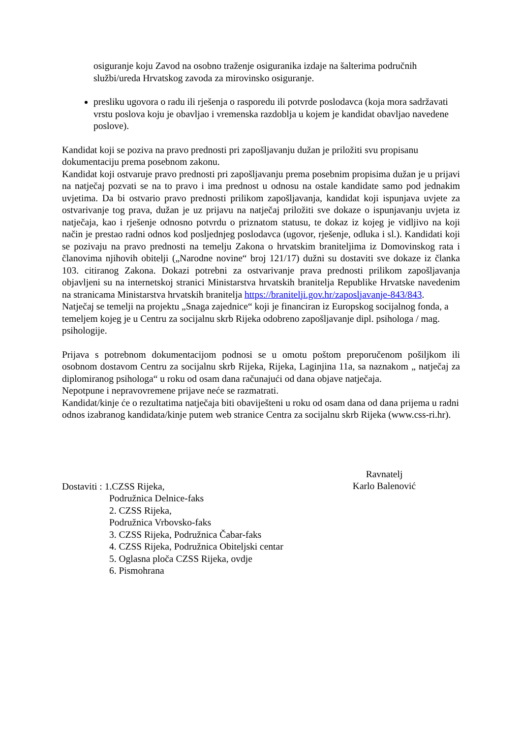osiguranje koju Zavod na osobno traženje osiguranika izdaje na šalterima područnih službi/ureda Hrvatskog zavoda za mirovinsko osiguranje.
presliku ugovora o radu ili rješenja o rasporedu ili potvrde poslodavca (koja mora sadržavati vrstu poslova koju je obavljao i vremenska razdoblja u kojem je kandidat obavljao navedene poslove).
Kandidat koji se poziva na pravo prednosti pri zapošljavanju dužan je priložiti svu propisanu dokumentaciju prema posebnom zakonu.
Kandidat koji ostvaruje pravo prednosti pri zapošljavanju prema posebnim propisima dužan je u prijavi na natječaj pozvati se na to pravo i ima prednost u odnosu na ostale kandidate samo pod jednakim uvjetima. Da bi ostvario pravo prednosti prilikom zapošljavanja, kandidat koji ispunjava uvjete za ostvarivanje tog prava, dužan je uz prijavu na natječaj priložiti sve dokaze o ispunjavanju uvjeta iz natječaja, kao i rješenje odnosno potvrdu o priznatom statusu, te dokaz iz kojeg je vidljivo na koji način je prestao radni odnos kod posljednjeg poslodavca (ugovor, rješenje, odluka i sl.). Kandidati koji se pozivaju na pravo prednosti na temelju Zakona o hrvatskim braniteljima iz Domovinskog rata i članovima njihovih obitelji („Narodne novine“ broj 121/17) dužni su dostaviti sve dokaze iz članka 103. citiranog Zakona. Dokazi potrebni za ostvarivanje prava prednosti prilikom zapošljavanja objavljeni su na internetskoj stranici Ministarstva hrvatskih branitelja Republike Hrvatske navedenim na stranicama Ministarstva hrvatskih branitelja https://branitelji.gov.hr/zaposljavanje-843/843.
Natječaj se temelji na projektu „Snaga zajednice“ koji je financiran iz Europskog socijalnog fonda, a temeljem kojeg je u Centru za socijalnu skrb Rijeka odobreno zapošljavanje dipl. psihologa / mag. psihologije.
Prijava s potrebnom dokumentacijom podnosi se u omotu poštom preporučenom pošiljkom ili osobnom dostavom Centru za socijalnu skrb Rijeka, Rijeka, Laginjina 11a, sa naznakom „ natječaj za diplomiranog psihologa“ u roku od osam dana računajući od dana objave natječaja.
Nepotpune i nepravovremene prijave neće se razmatrati.
Kandidat/kinje će o rezultatima natječaja biti obaviješteni u roku od osam dana od dana prijema u radni odnos izabranog kandidata/kinje putem web stranice Centra za socijalnu skrb Rijeka (www.css-ri.hr).
Ravnatelj
Karlo Balenović
Dostaviti : 1.CZSS Rijeka,
Podružnica Delnice-faks
2. CZSS Rijeka,
Podružnica Vrbovsko-faks
3. CZSS Rijeka, Podružnica Čabar-faks
4. CZSS Rijeka, Podružnica Obiteljski centar
5. Oglasna ploča CZSS Rijeka, ovdje
6. Pismohrana